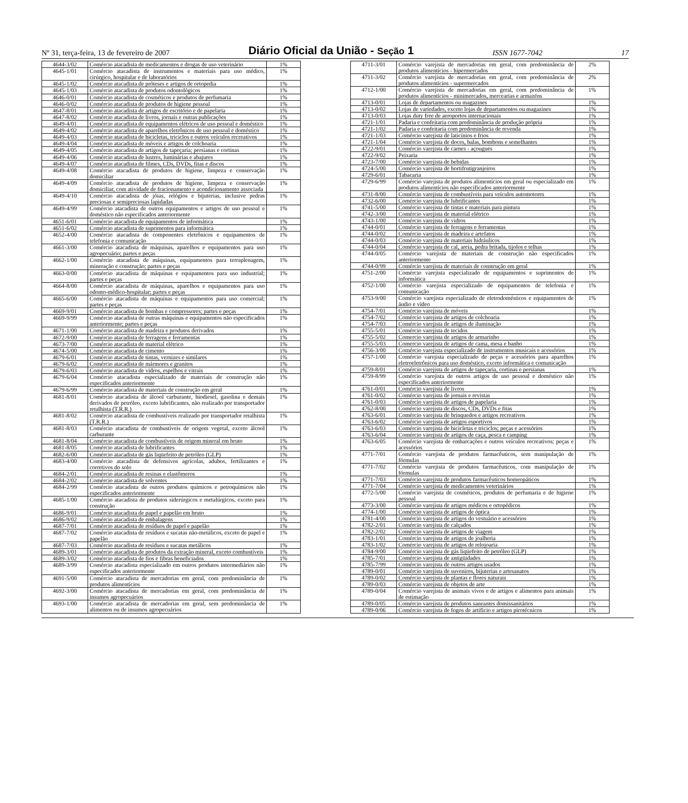Nº 31, terça-feira, 13 de fevereiro de 2007 Diário Oficial da União - Seção 1 ISSN 1677-7042 17
| 4644-3/02 | Comércio atacadista de medicamentos e drogas de uso veterinário | 1% |
| 4645-1/01 | Comércio atacadista de instrumentos e materiais para uso médico, cirúrgico, hospitalar e de laboratórios | 1% |
| 4645-1/02 | Comércio atacadista de próteses e artigos de ortopedia | 1% |
| 4645-1/03 | Comércio atacadista de produtos odontológicos | 1% |
| 4646-0/01 | Comércio atacadista de cosméticos e produtos de perfumaria | 1% |
| 4646-0/02 | Comércio atacadista de produtos de higiene pessoal | 1% |
| 4647-8/01 | Comércio atacadista de artigos de escritório e de papelaria | 1% |
| 4647-8/02 | Comércio atacadista de livros, jornais e outras publicações | 1% |
| 4649-4/01 | Comércio atacadista de equipamentos elétricos de uso pessoal e doméstico | 1% |
| 4649-4/02 | Comércio atacadista de aparelhos eletrônicos de uso pessoal e doméstico | 1% |
| 4649-4/03 | Comércio atacadista de bicicletas, triciclos e outros veículos recreativos | 1% |
| 4649-4/04 | Comércio atacadista de móveis e artigos de colchoaria | 1% |
| 4649-4/05 | Comércio atacadista de artigos de tapeçaria; persianas e cortinas | 1% |
| 4649-4/06 | Comércio atacadista de lustres, luminárias e abajures | 1% |
| 4649-4/07 | Comércio atacadista de filmes, CDs, DVDs, fitas e discos | 1% |
| 4649-4/08 | Comércio atacadista de produtos de higiene, limpeza e conservação domiciliar | 1% |
| 4649-4/09 | Comércio atacadista de produtos de higiene, limpeza e conservação domiciliar, com atividade de fracionamento e acondicionamento associada | 1% |
| 4649-4/10 | Comércio atacadista de jóias, relógios e bijuterias, inclusive pedras preciosas e semipreciosas lapidadas | 1% |
| 4649-4/99 | Comércio atacadista de outros equipamentos e artigos de uso pessoal e doméstico não especificados anteriormente | 1% |
| 4651-6/01 | Comércio atacadista de equipamentos de informática | 1% |
| 4651-6/02 | Comércio atacadista de suprimentos para informática | 1% |
| 4652-4/00 | Comércio atacadista de componentes eletrônicos e equipamentos de telefonia e comunicação | 1% |
| 4661-3/00 | Comércio atacadista de máquinas, aparelhos e equipamentos para uso agropecuário; partes e peças | 1% |
| 4662-1/00 | Comércio atacadista de máquinas, equipamentos para terraplenagem, mineração e construção; partes e peças | 1% |
| 4663-0/00 | Comércio atacadista de máquinas e equipamentos para uso industrial; partes e peças | 1% |
| 4664-8/00 | Comércio atacadista de máquinas, aparelhos e equipamentos para uso odonto-médico-hospitalar; partes e peças | 1% |
| 4665-6/00 | Comércio atacadista de máquinas e equipamentos para uso comercial; partes e peças | 1% |
| 4669-9/01 | Comércio atacadista de bombas e compressores; partes e peças | 1% |
| 4669-9/99 | Comércio atacadista de outras máquinas e equipamentos não especificados anteriormente; partes e peças | 1% |
| 4671-1/00 | Comércio atacadista de madeira e produtos derivados | 1% |
| 4672-9/00 | Comércio atacadista de ferragens e ferramentas | 1% |
| 4673-7/00 | Comércio atacadista de material elétrico | 1% |
| 4674-5/00 | Comércio atacadista de cimento | 1% |
| 4679-6/01 | Comércio atacadista de tintas, vernizes e similares | 1% |
| 4679-6/02 | Comércio atacadista de mármores e granitos | 1% |
| 4679-6/03 | Comércio atacadista de vidros, espelhos e vitrais | 1% |
| 4679-6/04 | Comércio atacadista especializado de materiais de construção não especificados anteriormente | 1% |
| 4679-6/99 | Comércio atacadista de materiais de construção em geral | 1% |
| 4681-8/01 | Comércio atacadista de álcool carburante, biodiesel, gasolina e demais derivados de petróleo, exceto lubrificantes, não realizado por transportador retalhista (T.R.R.) | 1% |
| 4681-8/02 | Comércio atacadista de combustíveis realizado por transportador retalhista (T.R.R.) | 1% |
| 4681-8/03 | Comércio atacadista de combustíveis de origem vegetal, exceto álcool carburante | 1% |
| 4681-8/04 | Comércio atacadista de combustíveis de origem mineral em bruto | 1% |
| 4681-8/05 | Comércio atacadista de lubrificantes | 1% |
| 4682-6/00 | Comércio atacadista de gás liqüefeito de petróleo (GLP) | 1% |
| 4683-4/00 | Comércio atacadista de defensivos agrícolas, adubos, fertilizantes e corretivos do solo | 1% |
| 4684-2/01 | Comércio atacadista de resinas e elastômeros | 1% |
| 4684-2/02 | Comércio atacadista de solventes | 1% |
| 4684-2/99 | Comércio atacadista de outros produtos químicos e petroquímicos não especificados anteriormente | 1% |
| 4685-1/00 | Comércio atacadista de produtos siderúrgicos e metalúrgicos, exceto para construção | 1% |
| 4686-9/01 | Comércio atacadista de papel e papelão em bruto | 1% |
| 4686-9/02 | Comércio atacadista de embalagens | 1% |
| 4687-7/01 | Comércio atacadista de resíduos de papel e papelão | 1% |
| 4687-7/02 | Comércio atacadista de resíduos e sucatas não-metálicos, exceto de papel e papelão | 1% |
| 4687-7/03 | Comércio atacadista de resíduos e sucatas metálicos | 1% |
| 4689-3/01 | Comércio atacadista de produtos da extração mineral, exceto combustíveis | 1% |
| 4689-3/02 | Comércio atacadista de fios e fibras beneficiados | 1% |
| 4689-3/99 | Comércio atacadista especializado em outros produtos intermediários não especificados anteriormente | 1% |
| 4691-5/00 | Comércio atacadista de mercadorias em geral, com predominância de produtos alimentícios | 1% |
| 4692-3/00 | Comércio atacadista de mercadorias em geral, com predominância de insumos agropecuários | 1% |
| 4693-1/00 | Comércio atacadista de mercadorias em geral, sem predominância de alimentos ou de insumos agropecuários | 1% |
| 4711-3/01 | Comércio varejista de mercadorias em geral, com predominância de produtos alimentícios - hipermercados | 2% |
| 4711-3/02 | Comércio varejista de mercadorias em geral, com predominância de produtos alimentícios - supermercados | 2% |
| 4712-1/00 | Comércio varejista de mercadorias em geral, com predominância de produtos alimentícios - minimercados, mercearias e armazéns | 1% |
| 4713-0/01 | Lojas de departamentos ou magazines | 1% |
| 4713-0/02 | Lojas de variedades, exceto lojas de departamentos ou magazines | 1% |
| 4713-0/03 | Lojas duty free de aeroportos internacionais | 1% |
| 4721-1/01 | Padaria e confeitaria com predominância de produção própria | 1% |
| 4721-1/02 | Padaria e confeitaria com predominância de revenda | 1% |
| 4721-1/03 | Comércio varejista de laticínios e frios | 1% |
| 4721-1/04 | Comércio varejista de doces, balas, bombons e semelhantes | 1% |
| 4722-9/01 | Comércio varejista de carnes - açougues | 1% |
| 4722-9/02 | Peixaria | 1% |
| 4723-7/00 | Comércio varejista de bebidas | 1% |
| 4724-5/00 | Comércio varejista de hortifrutigranjeiros | 1% |
| 4729-6/01 | Tabacaria | 1% |
| 4729-6/99 | Comércio varejista de produtos alimentícios em geral ou especializado em produtos alimentícios não especificados anteriormente | 1% |
| 4731-8/00 | Comércio varejista de combustíveis para veículos automotores | 1% |
| 4732-6/00 | Comércio varejista de lubrificantes | 1% |
| 4741-5/00 | Comércio varejista de tintas e materiais para pintura | 1% |
| 4742-3/00 | Comércio varejista de material elétrico | 1% |
| 4743-1/00 | Comércio varejista de vidros | 1% |
| 4744-0/01 | Comércio varejista de ferragens e ferramentas | 1% |
| 4744-0/02 | Comércio varejista de madeira e artefatos | 1% |
| 4744-0/03 | Comércio varejista de materiais hidráulicos | 1% |
| 4744-0/04 | Comércio varejista de cal, areia, pedra britada, tijolos e telhas | 1% |
| 4744-0/05 | Comércio varejista de materiais de construção não especificados anteriormente | 1% |
| 4744-0/99 | Comércio varejista de materiais de construção em geral | 1% |
| 4751-2/00 | Comércio varejista especializado de equipamentos e suprimentos de informática | 1% |
| 4752-1/00 | Comércio varejista especializado de equipamentos de telefonia e comunicação | 1% |
| 4753-9/00 | Comércio varejista especializado de eletrodomésticos e equipamentos de áudio e vídeo | 1% |
| 4754-7/01 | Comércio varejista de móveis | 1% |
| 4754-7/02 | Comércio varejista de artigos de colchoaria | 1% |
| 4754-7/03 | Comércio varejista de artigos de iluminação | 1% |
| 4755-5/01 | Comércio varejista de tecidos | 1% |
| 4755-5/02 | Comercio varejista de artigos de armarinho | 1% |
| 4755-5/03 | Comercio varejista de artigos de cama, mesa e banho | 1% |
| 4756-3/00 | Comércio varejista especializado de instrumentos musicais e acessórios | 1% |
| 4757-1/00 | Comércio varejista especializado de peças e acessórios para aparelhos eletroeletrônicos para uso doméstico, exceto informática e comunicação | 1% |
| 4759-8/01 | Comércio varejista de artigos de tapeçaria, cortinas e persianas | 1% |
| 4759-8/99 | Comércio varejista de outros artigos de uso pessoal e doméstico não especificados anteriormente | 1% |
| 4761-0/01 | Comércio varejista de livros | 1% |
| 4761-0/02 | Comércio varejista de jornais e revistas | 1% |
| 4761-0/03 | Comércio varejista de artigos de papelaria | 1% |
| 4762-8/00 | Comércio varejista de discos, CDs, DVDs e fitas | 1% |
| 4763-6/01 | Comércio varejista de brinquedos e artigos recreativos | 1% |
| 4763-6/02 | Comércio varejista de artigos esportivos | 1% |
| 4763-6/03 | Comércio varejista de bicicletas e triciclos; peças e acessórios | 1% |
| 4763-6/04 | Comércio varejista de artigos de caça, pesca e camping | 1% |
| 4763-6/05 | Comércio varejista de embarcações e outros veículos recreativos; peças e acessórios | 1% |
| 4771-7/01 | Comércio varejista de produtos farmacêuticos, sem manipulação de fórmulas | 1% |
| 4771-7/02 | Comércio varejista de produtos farmacêuticos, com manipulação de fórmulas | 1% |
| 4771-7/03 | Comércio varejista de produtos farmacêuticos homeopáticos | 1% |
| 4771-7/04 | Comércio varejista de medicamentos veterinários | 1% |
| 4772-5/00 | Comércio varejista de cosméticos, produtos de perfumaria e de higiene pessoal | 1% |
| 4773-3/00 | Comércio varejista de artigos médicos e ortopédicos | 1% |
| 4774-1/00 | Comércio varejista de artigos de óptica | 1% |
| 4781-4/00 | Comércio varejista de artigos do vestuário e acessórios | 1% |
| 4782-2/01 | Comércio varejista de calçados | 1% |
| 4782-2/02 | Comércio varejista de artigos de viagem | 1% |
| 4783-1/01 | Comércio varejista de artigos de joalheria | 1% |
| 4783-1/02 | Comércio varejista de artigos de relojoaria | 1% |
| 4784-9/00 | Comércio varejista de gás liqüefeito de petróleo (GLP) | 1% |
| 4785-7/01 | Comércio varejista de antigüidades | 1% |
| 4785-7/99 | Comércio varejista de outros artigos usados | 1% |
| 4789-0/01 | Comércio varejista de suvenires, bijuterias e artesanatos | 1% |
| 4789-0/02 | Comércio varejista de plantas e flores naturais | 1% |
| 4789-0/03 | Comércio varejista de objetos de arte | 1% |
| 4789-0/04 | Comércio varejista de animais vivos e de artigos e alimentos para animais de estimação | 1% |
| 4789-0/05 | Comércio varejista de produtos saneantes domissanitários | 1% |
| 4789-0/06 | Comércio varejista de fogos de artifício e artigos pirotécnicos | 1% |